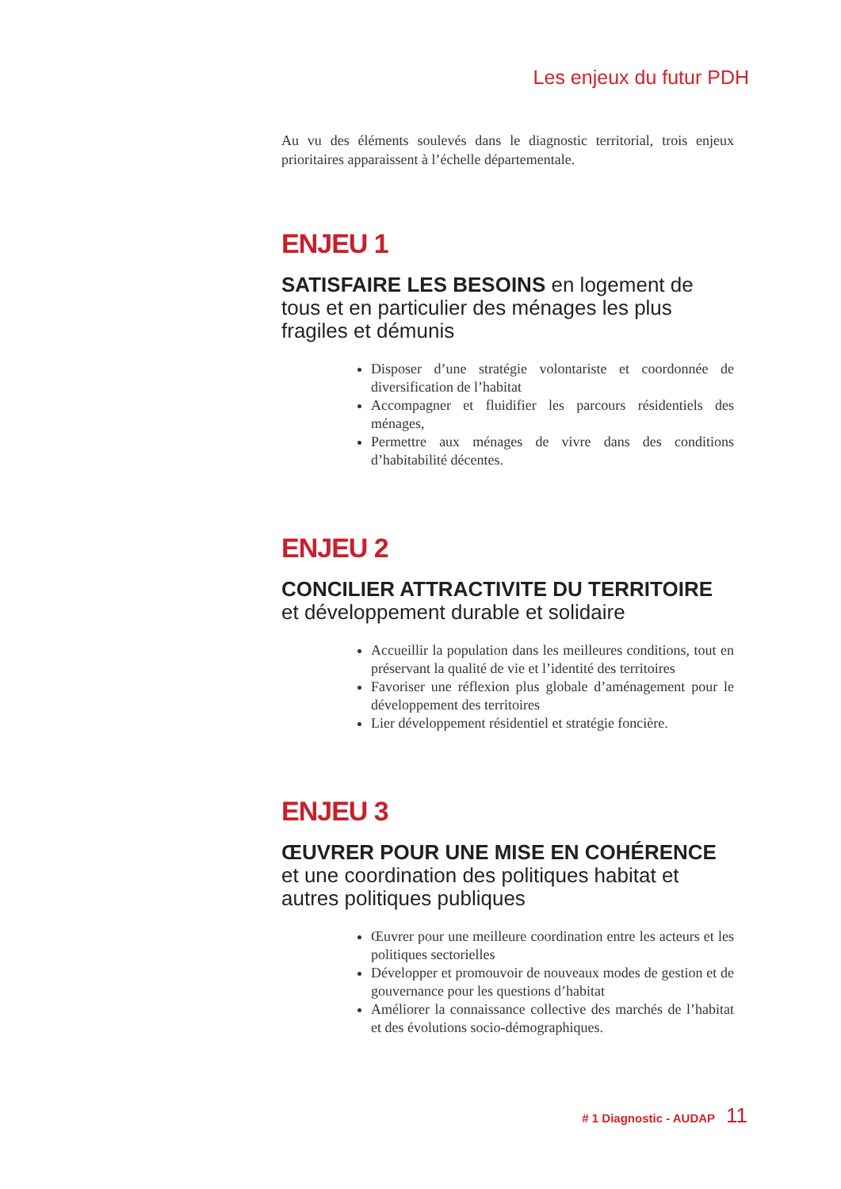Les enjeux du futur PDH
Au vu des éléments soulevés dans le diagnostic territorial, trois enjeux prioritaires apparaissent à l’échelle départementale.
ENJEU 1
SATISFAIRE LES BESOINS en logement de tous et en particulier des ménages les plus fragiles et démunis
Disposer d’une stratégie volontariste et coordonnée de diversification de l’habitat
Accompagner et fluidifier les parcours résidentiels des ménages,
Permettre aux ménages de vivre dans des conditions d’habitabilité décentes.
ENJEU 2
CONCILIER ATTRACTIVITE DU TERRITOIRE et développement durable et solidaire
Accueillir la population dans les meilleures conditions, tout en préservant la qualité de vie et l’identité des territoires
Favoriser une réflexion plus globale d’aménagement pour le développement des territoires
Lier développement résidentiel et stratégie foncière.
ENJEU 3
ŒUVRER POUR UNE MISE EN COHÉRENCE et une coordination des politiques habitat et autres politiques publiques
Œuvrer pour une meilleure coordination entre les acteurs et les politiques sectorielles
Développer et promouvoir de nouveaux modes de gestion et de gouvernance pour les questions d’habitat
Améliorer la connaissance collective des marchés de l’habitat et des évolutions socio-démographiques.
# 1 Diagnostic - AUDAP 11